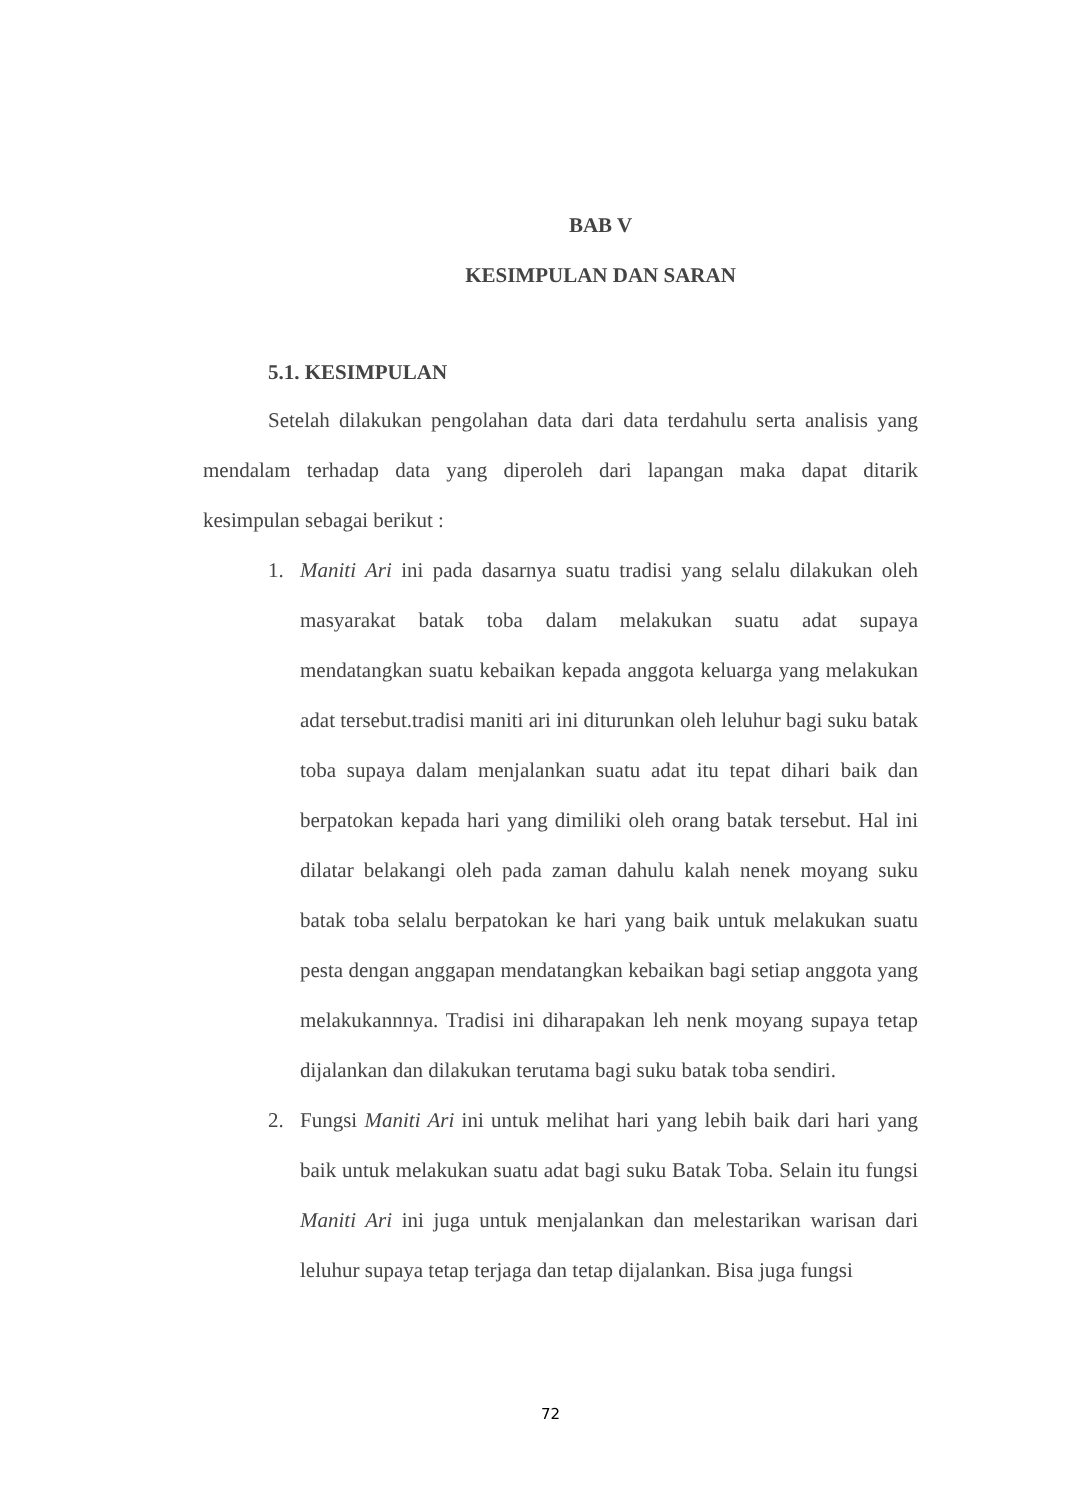BAB V
KESIMPULAN DAN SARAN
5.1. KESIMPULAN
Setelah dilakukan pengolahan data dari data terdahulu serta analisis yang mendalam terhadap data yang diperoleh dari lapangan maka dapat ditarik kesimpulan sebagai berikut :
1. Maniti Ari ini pada dasarnya suatu tradisi yang selalu dilakukan oleh masyarakat batak toba dalam melakukan suatu adat supaya mendatangkan suatu kebaikan kepada anggota keluarga yang melakukan adat tersebut.tradisi maniti ari ini diturunkan oleh leluhur bagi suku batak toba supaya dalam menjalankan suatu adat itu tepat dihari baik dan berpatokan kepada hari yang dimiliki oleh orang batak tersebut. Hal ini dilatar belakangi oleh pada zaman dahulu kalah nenek moyang suku batak toba selalu berpatokan ke hari yang baik untuk melakukan suatu pesta dengan anggapan mendatangkan kebaikan bagi setiap anggota yang melakukannnya. Tradisi ini diharapakan leh nenk moyang supaya tetap dijalankan dan dilakukan terutama bagi suku batak toba sendiri.
2. Fungsi Maniti Ari ini untuk melihat hari yang lebih baik dari hari yang baik untuk melakukan suatu adat bagi suku Batak Toba. Selain itu fungsi Maniti Ari ini juga untuk menjalankan dan melestarikan warisan dari leluhur supaya tetap terjaga dan tetap dijalankan. Bisa juga fungsi
72